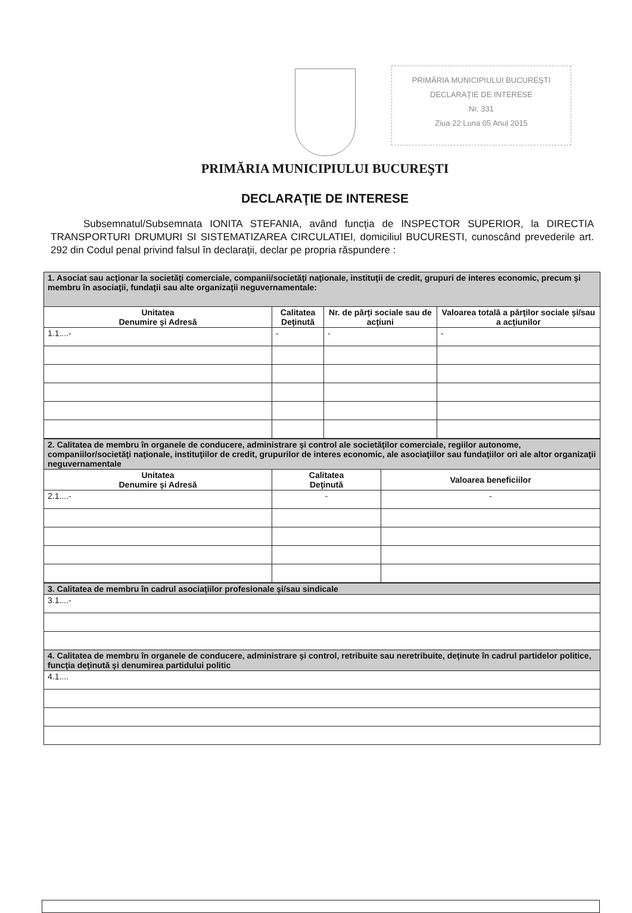PRIMĂRIA MUNICIPIULUI BUCUREŞTI
DECLARAŢIE DE INTERESE
Nr. 331
Ziua 22 Luna 05 Anul 2015
PRIMĂRIA MUNICIPIULUI BUCUREŞTI
DECLARAŢIE DE INTERESE
Subsemnatul/Subsemnata IONITA STEFANIA, având funcţia de INSPECTOR SUPERIOR, la DIRECTIA TRANSPORTURI DRUMURI SI SISTEMATIZAREA CIRCULATIEI, domiciliul BUCURESTI, cunoscând prevederile art. 292 din Codul penal privind falsul în declaraţii, declar pe propria răspundere :
| 1. Asociat sau acţionar la societăţi comerciale, companii/societăţi naţionale, instituţii de credit, grupuri de interes economic, precum şi membru în asociaţii, fundaţii sau alte organizaţii neguvernamentale: | | | |
| Unitatea Denumire şi Adresă | Calitatea Deţinută | Nr. de părţi sociale sau de acţiuni | Valoarea totală a părţilor sociale şi/sau a acţiunilor |
| 1.1....- | - | - | - |
| 2. Calitatea de membru în organele de conducere, administrare şi control ale societăţilor comerciale, regiilor autonome, companiilor/societăţi naţionale, instituţiilor de credit, grupurilor de interes economic, ale asociaţiilor sau fundaţiilor ori ale altor organizaţii neguvernamentale | | |
| Unitatea Denumire şi Adresă | Calitatea Deţinută | Valoarea beneficiilor |
| 2.1....- | - | - |
| 3. Calitatea de membru în cadrul asociaţiilor profesionale şi/sau sindicale |
| 3.1....- |
| 4. Calitatea de membru în organele de conducere, administrare şi control, retribuite sau neretribuite, deţinute în cadrul partidelor politice, funcţia deţinută şi denumirea partidului politic |
| 4.1.... |